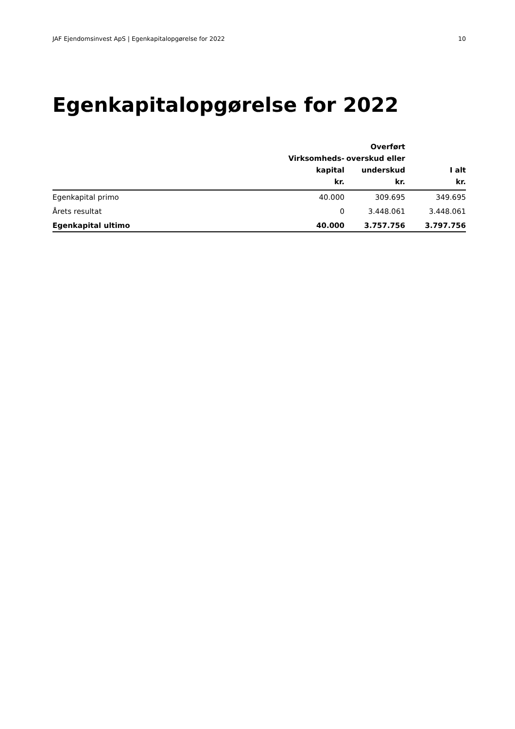JAF Ejendomsinvest ApS | Egenkapitalopgørelse for 2022 10
Egenkapitalopgørelse for 2022
| | Virksomheds- kapital kr. | Overført overskud eller underskud kr. | I alt kr. |
| --- | --- | --- | --- |
| Egenkapital primo | 40.000 | 309.695 | 349.695 |
| Årets resultat | 0 | 3.448.061 | 3.448.061 |
| Egenkapital ultimo | 40.000 | 3.757.756 | 3.797.756 |